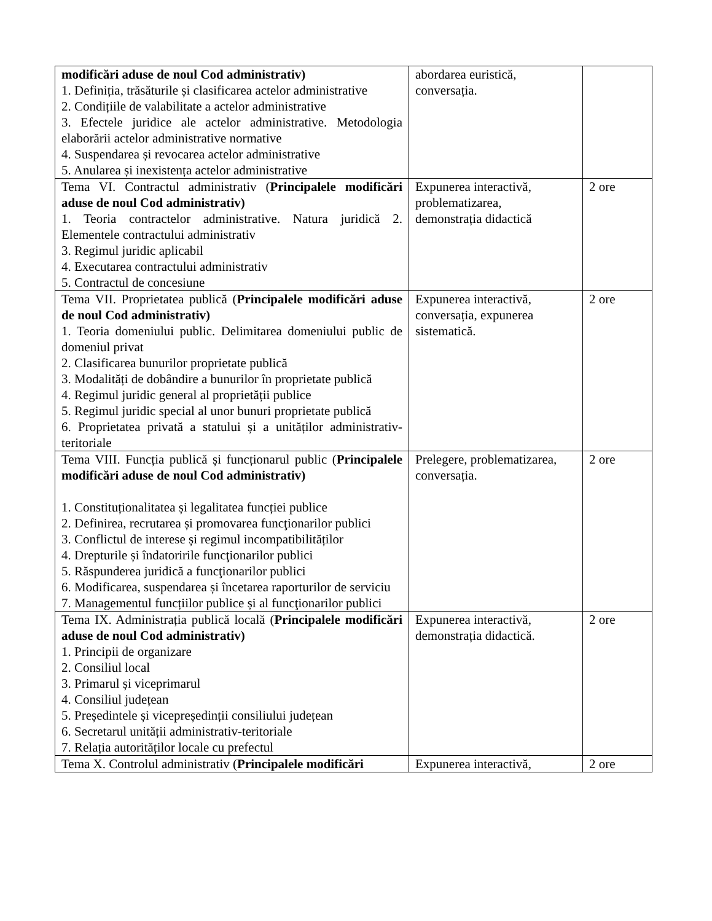| modificări aduse de noul Cod administrativ) 1. Definiția, trăsăturile și clasificarea actelor administrative 2. Condițiile de valabilitate a actelor administrative 3. Efectele juridice ale actelor administrative. Metodologia elaborării actelor administrative normative 4. Suspendarea și revocarea actelor administrative 5. Anularea și inexistența actelor administrative | abordarea euristică, conversația. | |
| Tema VI. Contractul administrativ ( Principalele modificări aduse de noul Cod administrativ) 1. Teoria contractelor administrative. Natura juridică 2. Elementele contractului administrativ 3. Regimul juridic aplicabil 4. Executarea contractului administrativ 5. Contractul de concesiune | Expunerea interactivă, problematizarea, demonstrația didactică | 2 ore |
| Tema VII. Proprietatea publică ( Principalele modificări aduse de noul Cod administrativ) 1. Teoria domeniului public. Delimitarea domeniului public de domeniul privat 2. Clasificarea bunurilor proprietate publică 3. Modalități de dobândire a bunurilor în proprietate publică 4. Regimul juridic general al proprietății publice 5. Regimul juridic special al unor bunuri proprietate publică 6. Proprietatea privată a statului și a unităților administrativ-teritoriale | Expunerea interactivă, conversația, expunerea sistematică. | 2 ore |
| Tema VIII. Funcția publică și funcționarul public ( Principalele modificări aduse de noul Cod administrativ) 1. Constituționalitatea și legalitatea funcției publice 2. Definirea, recrutarea și promovarea funcţionarilor publici 3. Conflictul de interese și regimul incompatibilităților 4. Drepturile și îndatoririle funcţionarilor publici 5. Răspunderea juridică a funcţionarilor publici 6. Modificarea, suspendarea și încetarea raporturilor de serviciu 7. Managementul funcțiilor publice și al funcţionarilor publici | Prelegere, problematizarea, conversația. | 2 ore |
| Tema IX. Administrația publică locală ( Principalele modificări aduse de noul Cod administrativ) 1. Principii de organizare 2. Consiliul local 3. Primarul și viceprimarul 4. Consiliul județean 5. Președintele și vicepreședinții consiliului județean 6. Secretarul unității administrativ-teritoriale 7. Relația autorităților locale cu prefectul | Expunerea interactivă, demonstrația didactică. | 2 ore |
| Tema X. Controlul administrativ ( Principalele modificări | Expunerea interactivă, | 2 ore |